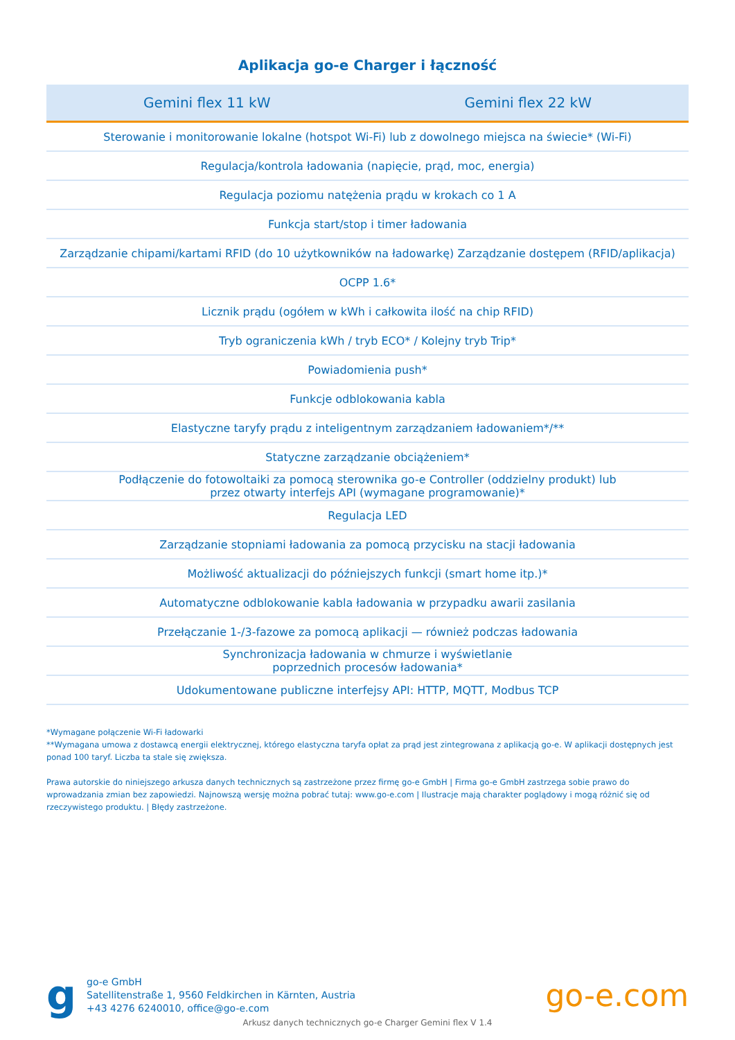Aplikacja go-e Charger i łączność
| Gemini flex 11 kW | Gemini flex 22 kW |
| --- | --- |
| Sterowanie i monitorowanie lokalne (hotspot Wi-Fi) lub z dowolnego miejsca na świecie* (Wi-Fi) | |
| Regulacja/kontrola ładowania (napięcie, prąd, moc, energia) | |
| Regulacja poziomu natężenia prądu w krokach co 1 A | |
| Funkcja start/stop i timer ładowania | |
| Zarządzanie chipami/kartami RFID (do 10 użytkowników na ładowarkę) Zarządzanie dostępem (RFID/aplikacja) | |
| OCPP 1.6* | |
| Licznik prądu (ogółem w kWh i całkowita ilość na chip RFID) | |
| Tryb ograniczenia kWh / tryb ECO* / Kolejny tryb Trip* | |
| Powiadomienia push* | |
| Funkcje odblokowania kabla | |
| Elastyczne taryfy prądu z inteligentnym zarządzaniem ładowaniem*/** | |
| Statyczne zarządzanie obciążeniem* | |
| Podłączenie do fotowoltaiki za pomocą sterownika go-e Controller (oddzielny produkt) lub przez otwarty interfejs API (wymagane programowanie)* | |
| Regulacja LED | |
| Zarządzanie stopniami ładowania za pomocą przycisku na stacji ładowania | |
| Możliwość aktualizacji do późniejszych funkcji (smart home itp.)* | |
| Automatyczne odblokowanie kabla ładowania w przypadku awarii zasilania | |
| Przełączanie 1-/3-fazowe za pomocą aplikacji — również podczas ładowania | |
| Synchronizacja ładowania w chmurze i wyświetlanie poprzednich procesów ładowania* | |
| Udokumentowane publiczne interfejsy API: HTTP, MQTT, Modbus TCP | |
*Wymagane połączenie Wi-Fi ładowarki
**Wymagana umowa z dostawcą energii elektrycznej, którego elastyczna taryfa opłat za prąd jest zintegrowana z aplikacją go-e. W aplikacji dostępnych jest ponad 100 taryf. Liczba ta stale się zwiększa.
Prawa autorskie do niniejszego arkusza danych technicznych są zastrzeżone przez firmę go-e GmbH | Firma go-e GmbH zastrzega sobie prawo do wprowadzania zmian bez zapowiedzi. Najnowszą wersję można pobrać tutaj: www.go-e.com | Ilustracje mają charakter poglądowy i mogą różnić się od rzeczywistego produktu. | Błędy zastrzeżone.
g
go-e GmbH
Satellitenstraße 1, 9560 Feldkirchen in Kärnten, Austria
+43 4276 6240010, office@go-e.com
go-e.com
Arkusz danych technicznych go-e Charger Gemini flex V 1.4